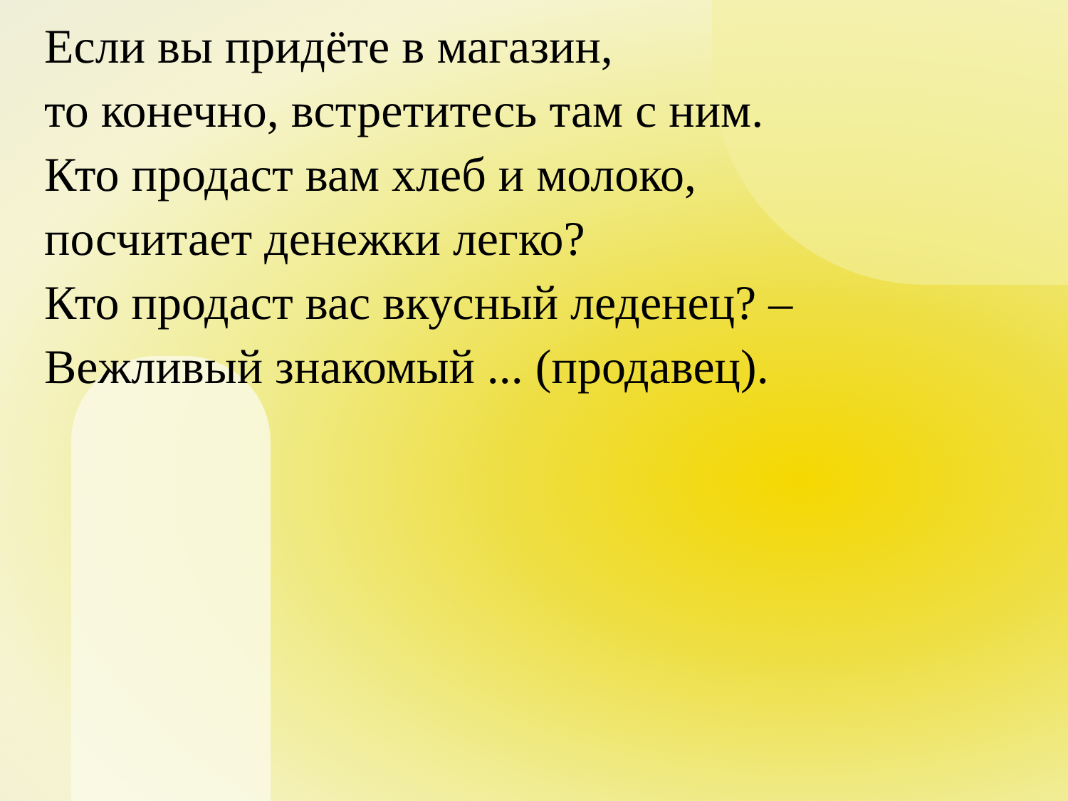Если вы придёте в магазин,
то конечно, встретитесь там с ним.
Кто продаст вам хлеб и молоко,
посчитает денежки легко?
Кто продаст вас вкусный леденец? –
Вежливый знакомый ... (продавец).